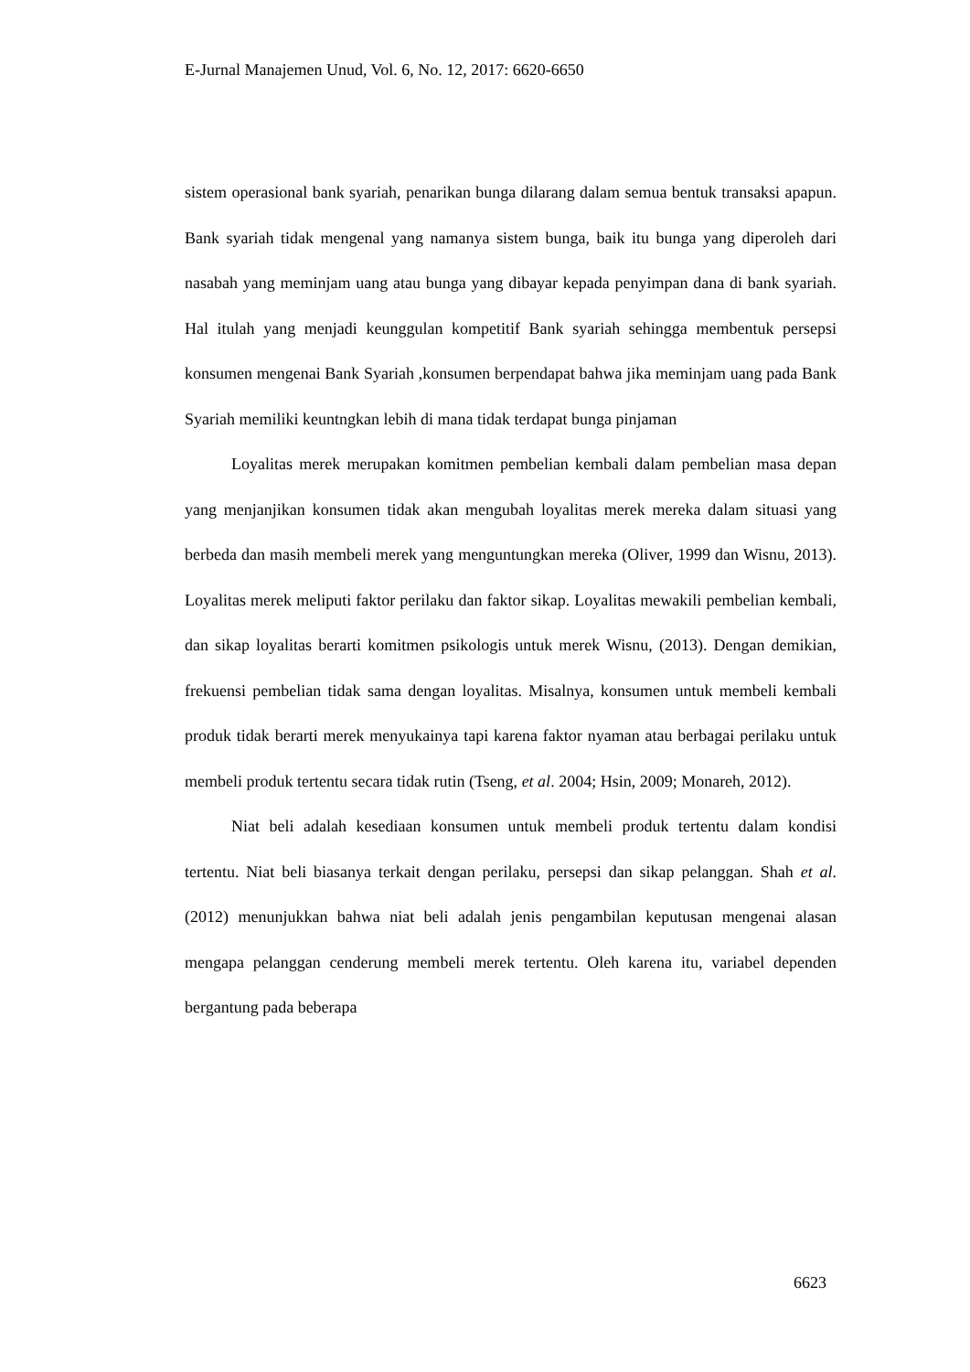E-Jurnal Manajemen Unud, Vol. 6, No. 12, 2017: 6620-6650
sistem operasional bank syariah, penarikan bunga dilarang dalam semua bentuk transaksi apapun. Bank syariah tidak mengenal yang namanya sistem bunga, baik itu bunga yang diperoleh dari nasabah yang meminjam uang atau bunga yang dibayar kepada penyimpan dana di bank syariah. Hal itulah yang menjadi keunggulan kompetitif Bank syariah sehingga membentuk persepsi konsumen mengenai Bank Syariah ,konsumen berpendapat bahwa jika meminjam uang pada Bank Syariah memiliki keuntngkan lebih di mana tidak terdapat bunga pinjaman
Loyalitas merek merupakan komitmen pembelian kembali dalam pembelian masa depan yang menjanjikan konsumen tidak akan mengubah loyalitas merek mereka dalam situasi yang berbeda dan masih membeli merek yang menguntungkan mereka (Oliver, 1999 dan Wisnu, 2013). Loyalitas merek meliputi faktor perilaku dan faktor sikap. Loyalitas mewakili pembelian kembali, dan sikap loyalitas berarti komitmen psikologis untuk merek Wisnu, (2013). Dengan demikian, frekuensi pembelian tidak sama dengan loyalitas. Misalnya, konsumen untuk membeli kembali produk tidak berarti merek menyukainya tapi karena faktor nyaman atau berbagai perilaku untuk membeli produk tertentu secara tidak rutin (Tseng, et al. 2004; Hsin, 2009; Monareh, 2012).
Niat beli adalah kesediaan konsumen untuk membeli produk tertentu dalam kondisi tertentu. Niat beli biasanya terkait dengan perilaku, persepsi dan sikap pelanggan. Shah et al. (2012) menunjukkan bahwa niat beli adalah jenis pengambilan keputusan mengenai alasan mengapa pelanggan cenderung membeli merek tertentu. Oleh karena itu, variabel dependen bergantung pada beberapa
6623